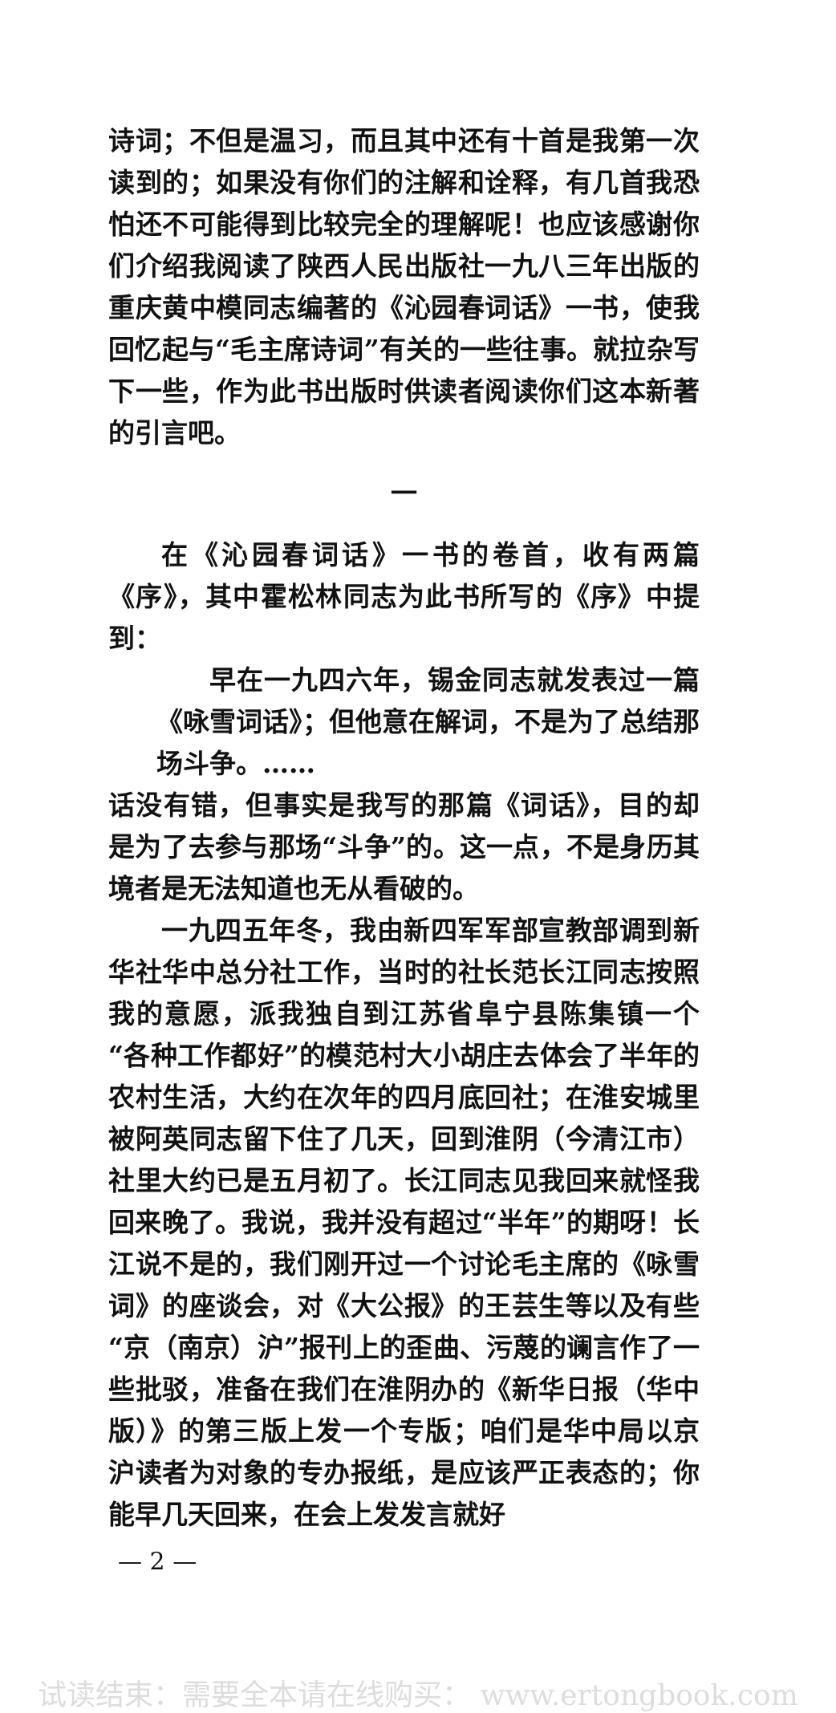诗词；不但是温习，而且其中还有十首是我第一次读到的；如果没有你们的注解和诠释，有几首我恐怕还不可能得到比较完全的理解呢！也应该感谢你们介绍我阅读了陕西人民出版社一九八三年出版的重庆黄中模同志编著的《沁园春词话》一书，使我回忆起与“毛主席诗词”有关的一些往事。就拉杂写下一些，作为此书出版时供读者阅读你们这本新著的引言吧。
一
在《沁园春词话》一书的卷首，收有两篇《序》，其中霍松林同志为此书所写的《序》中提到：
早在一九四六年，锡金同志就发表过一篇《咏雪词话》；但他意在解词，不是为了总结那场斗争。……
话没有错，但事实是我写的那篇《词话》，目的却是为了去参与那场“斗争”的。这一点，不是身历其境者是无法知道也无从看破的。
一九四五年冬，我由新四军军部宣教部调到新华社华中总分社工作，当时的社长范长江同志按照我的意愿，派我独自到江苏省阜宁县陈集镇一个“各种工作都好”的模范村大小胡庄去体会了半年的农村生活，大约在次年的四月底回社；在淮安城里被阿英同志留下住了几天，回到淮阴（今清江市）社里大约已是五月初了。长江同志见我回来就怪我回来晚了。我说，我并没有超过“半年”的期呀！长江说不是的，我们刚开过一个讨论毛主席的《咏雪词》的座谈会，对《大公报》的王芸生等以及有些“京（南京）沪”报刊上的歪曲、污蔑的谰言作了一些批驳，准备在我们在淮阴办的《新华日报（华中版）》的第三版上发一个专版；咱们是华中局以京沪读者为对象的专办报纸，是应该严正表态的；你能早几天回来，在会上发发言就好
— 2 —
试读结束：需要全本请在线购买： www.ertongbook.com